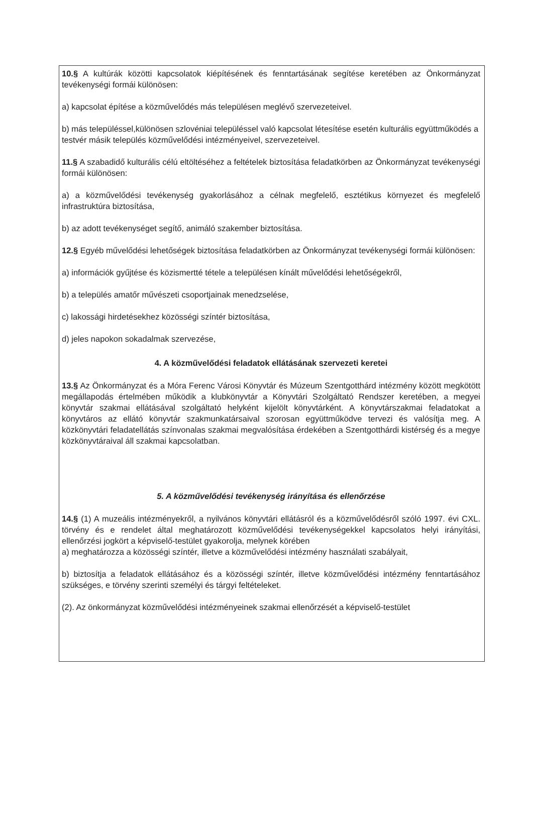10.§ A kultúrák közötti kapcsolatok kiépítésének és fenntartásának segítése keretében az Önkormányzat tevékenységi formái különösen:
a) kapcsolat építése a közművelődés más településen meglévő szervezeteivel.
b) más településsel,különösen szlovéniai településsel való kapcsolat létesítése esetén kulturális együttműködés a testvér másik település közművelődési intézményeivel, szervezeteivel.
11.§ A szabadidő kulturális célú eltöltéséhez a feltételek biztosítása feladatkörben az Önkormányzat tevékenységi formái különösen:
a) a közművelődési tevékenység gyakorlásához a célnak megfelelő, esztétikus környezet és megfelelő infrastruktúra biztosítása,
b) az adott tevékenységet segítő, animáló szakember biztosítása.
12.§ Egyéb művelődési lehetőségek biztosítása feladatkörben az Önkormányzat tevékenységi formái különösen:
a) információk gyűjtése és közismertté tétele a településen kínált művelődési lehetőségekről,
b) a település amatőr művészeti csoportjainak menedzselése,
c) lakossági hirdetésekhez közösségi színtér biztosítása,
d) jeles napokon sokadalmak szervezése,
4. A közművelődési feladatok ellátásának szervezeti keretei
13.§ Az Önkormányzat és a Móra Ferenc Városi Könyvtár és Múzeum Szentgotthárd intézmény között megkötött megállapodás értelmében működik a klubkönyvtár a Könyvtári Szolgáltató Rendszer keretében, a megyei könyvtár szakmai ellátásával szolgáltató helyként kijelölt könyvtárként. A könyvtárszakmai feladatokat a könyvtáros az ellátó könyvtár szakmunkatársaival szorosan együttműködve tervezi és valósítja meg. A közkönyvtári feladatellátás színvonalas szakmai megvalósítása érdekében a Szentgotthárdi kistérség és a megye közkönyvtáraival áll szakmai kapcsolatban.
5. A közművelődési tevékenység irányítása és ellenőrzése
14.§ (1) A muzeális intézményekről, a nyilvános könyvtári ellátásról és a közművelődésről szóló 1997. évi CXL. törvény és e rendelet által meghatározott közművelődési tevékenységekkel kapcsolatos helyi irányítási, ellenőrzési jogkört a képviselő-testület gyakorolja, melynek körében
a) meghatározza a közösségi színtér, illetve a közművelődési intézmény használati szabályait,
b) biztosítja a feladatok ellátásához és a közösségi színtér, illetve közművelődési intézmény fenntartásához szükséges, e törvény szerinti személyi és tárgyi feltételeket.
(2). Az önkormányzat közművelődési intézményeinek szakmai ellenőrzését a képviselő-testület